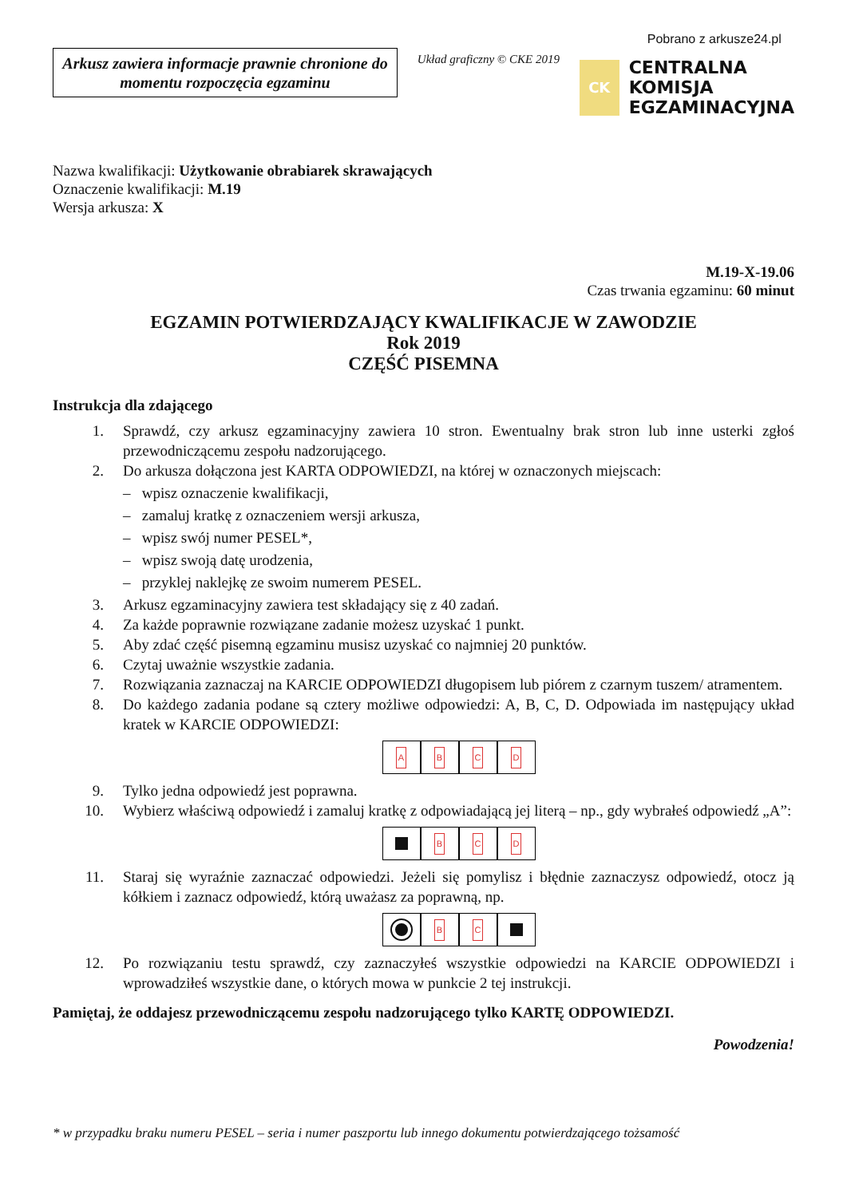Arkusz zawiera informacje prawnie chronione do momentu rozpoczęcia egzaminu
Układ graficzny © CKE 2019
Pobrano z arkusze24.pl
CK
CENTRALNA
KOMISJA
EGZAMINACYJNA
Nazwa kwalifikacji: Użytkowanie obrabiarek skrawających
Oznaczenie kwalifikacji: M.19
Wersja arkusza: X
M.19-X-19.06
Czas trwania egzaminu: 60 minut
EGZAMIN POTWIERDZAJĄCY KWALIFIKACJE W ZAWODZIE
Rok 2019
CZĘŚĆ PISEMNA
Instrukcja dla zdającego
1. Sprawdź, czy arkusz egzaminacyjny zawiera 10 stron. Ewentualny brak stron lub inne usterki zgłoś przewodniczącemu zespołu nadzorującego.
2. Do arkusza dołączona jest KARTA ODPOWIEDZI, na której w oznaczonych miejscach:
– wpisz oznaczenie kwalifikacji,
– zamaluj kratkę z oznaczeniem wersji arkusza,
– wpisz swój numer PESEL*,
– wpisz swoją datę urodzenia,
– przyklej naklejkę ze swoim numerem PESEL.
3. Arkusz egzaminacyjny zawiera test składający się z 40 zadań.
4. Za każde poprawnie rozwiązane zadanie możesz uzyskać 1 punkt.
5. Aby zdać część pisemną egzaminu musisz uzyskać co najmniej 20 punktów.
6. Czytaj uważnie wszystkie zadania.
7. Rozwiązania zaznaczaj na KARCIE ODPOWIEDZI długopisem lub piórem z czarnym tuszem/ atramentem.
8. Do każdego zadania podane są cztery możliwe odpowiedzi: A, B, C, D. Odpowiada im następujący układ kratek w KARCIE ODPOWIEDZI:
ABCD
9. Tylko jedna odpowiedź jest poprawna.
10. Wybierz właściwą odpowiedź i zamaluj kratkę z odpowiadającą jej literą – np., gdy wybrałeś odpowiedź „A”:
BCD
11. Staraj się wyraźnie zaznaczać odpowiedzi. Jeżeli się pomylisz i błędnie zaznaczysz odpowiedź, otocz ją kółkiem i zaznacz odpowiedź, którą uważasz za poprawną, np.
BC
12. Po rozwiązaniu testu sprawdź, czy zaznaczyłeś wszystkie odpowiedzi na KARCIE ODPOWIEDZI i wprowadziłeś wszystkie dane, o których mowa w punkcie 2 tej instrukcji.
Pamiętaj, że oddajesz przewodniczącemu zespołu nadzorującego tylko KARTĘ ODPOWIEDZI.
Powodzenia!
* w przypadku braku numeru PESEL – seria i numer paszportu lub innego dokumentu potwierdzającego tożsamość